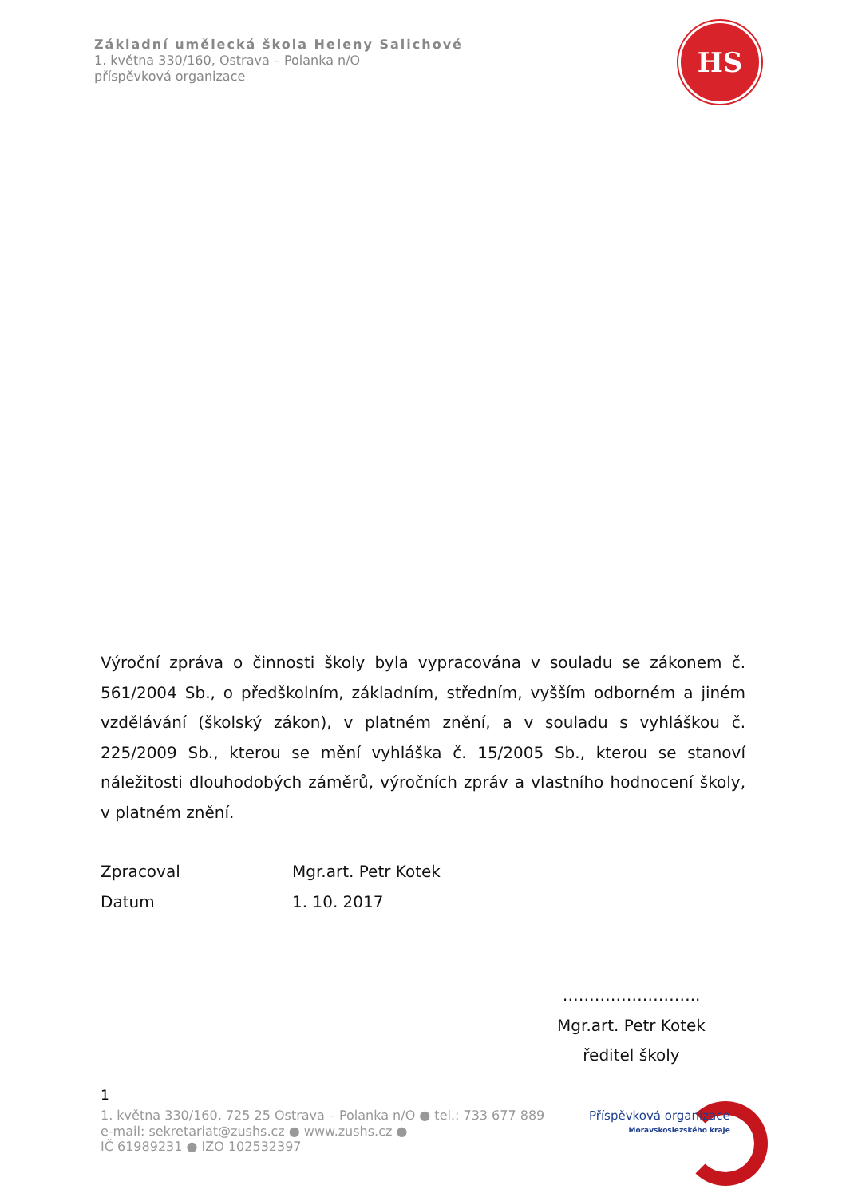Základní umělecká škola Heleny Salichové
1. května 330/160, Ostrava – Polanka n/O
příspěvková organizace
HS
Výroční zpráva o činnosti školy byla vypracována v souladu se zákonem č. 561/2004 Sb., o předškolním, základním, středním, vyšším odborném a jiném vzdělávání (školský zákon), v platném znění, a v souladu s vyhláškou č. 225/2009 Sb., kterou se mění vyhláška č. 15/2005 Sb., kterou se stanoví náležitosti dlouhodobých záměrů, výročních zpráv a vlastního hodnocení školy, v platném znění.
Zpracoval Mgr.art. Petr Kotek
Datum 1. 10. 2017
……………………..
Mgr.art. Petr Kotek
ředitel školy
1
1. května 330/160, 725 25 Ostrava – Polanka n/O ● tel.: 733 677 889
e-mail: sekretariat@zushs.cz ● www.zushs.cz ●
IČ 61989231 ● IZO 102532397
Příspěvková organizace
Moravskoslezského kraje